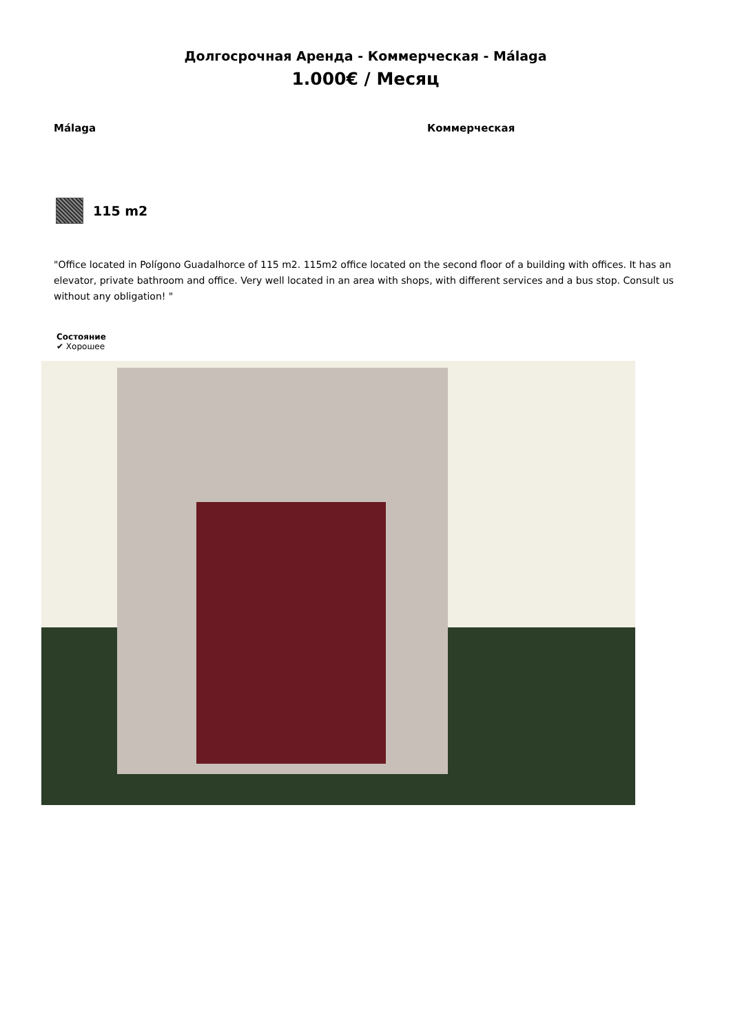Долгосрочная Аренда - Коммерческая - Málaga
1.000€ / Месяц
Málaga Коммерческая
115 m2
"Office located in Polígono Guadalhorce of 115 m2. 115m2 office located on the second floor of a building with offices. It has an elevator, private bathroom and office. Very well located in an area with shops, with different services and a bus stop. Consult us without any obligation! "
Состояние
✔ Хорошее